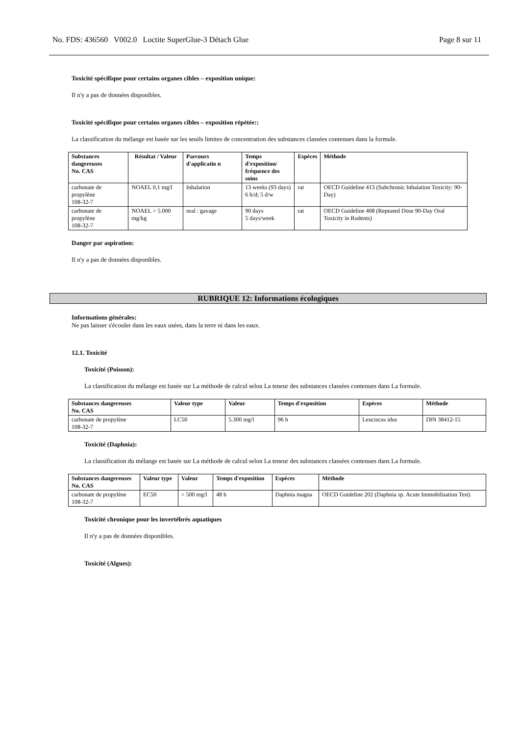No. FDS: 436560 V002.0 Loctite SuperGlue-3 Détach Glue Page 8 sur 11
Toxicité spécifique pour certains organes cibles – exposition unique:
Il n'y a pas de données disponibles.
Toxicité spécifique pour certains organes cibles – exposition répétée::
La classification du mélange est basée sur les seuils limites de concentration des substances classées contenues dans la formule.
| Substances dangereuses No. CAS | Résultat / Valeur | Parcours d'applicatio n | Temps d'exposition/ fréquence des soins | Espèces | Méthode |
| --- | --- | --- | --- | --- | --- |
| carbonate de propylène 108-32-7 | NOAEL 0,1 mg/l | Inhalation | 13 weeks (93 days) 6 h/d; 5 d/w | rat | OECD Guideline 413 (Subchronic Inhalation Toxicity: 90-Day) |
| carbonate de propylène 108-32-7 | NOAEL > 5.000 mg/kg | oral : gavage | 90 days 5 days/week | rat | OECD Guideline 408 (Repeated Dose 90-Day Oral Toxicity in Rodents) |
Danger par aspiration:
Il n'y a pas de données disponibles.
RUBRIQUE 12: Informations écologiques
Informations générales:
Ne pas laisser s'écouler dans les eaux usées, dans la terre ni dans les eaux.
12.1. Toxicité
Toxicité (Poisson):
La classification du mélange est basée sur La méthode de calcul selon La teneur des substances classées contenues dans La formule.
| Substances dangereuses No. CAS | Valeur type | Valeur | Temps d'exposition | Espèces | Méthode |
| --- | --- | --- | --- | --- | --- |
| carbonate de propylène 108-32-7 | LC50 | 5.300 mg/l | 96 h | Leuciscus idus | DIN 38412-15 |
Toxicité (Daphnia):
La classification du mélange est basée sur La méthode de calcul selon La teneur des substances classées contenues dans La formule.
| Substances dangereuses No. CAS | Valeur type | Valeur | Temps d'exposition | Espèces | Méthode |
| --- | --- | --- | --- | --- | --- |
| carbonate de propylène 108-32-7 | EC50 | > 500 mg/l | 48 h | Daphnia magna | OECD Guideline 202 (Daphnia sp. Acute Immobilisation Test) |
Toxicité chronique pour les invertébrés aquatiques
Il n'y a pas de données disponibles.
Toxicité (Algues):